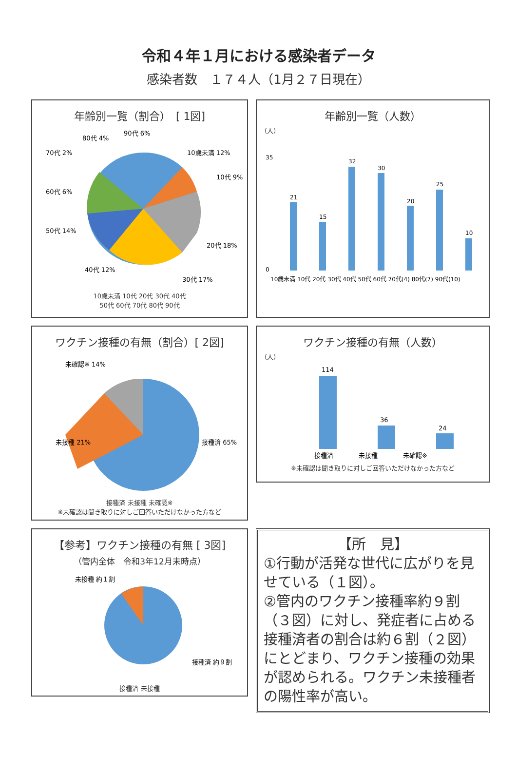令和４年１月における感染者データ
感染者数　１７４人（1月２７日現在）
年齢別一覧（割合）　[ 1図]
10歳未満 12%
10代 9%
20代 18%
30代 17%
40代 12%
50代 14%
60代 6%
70代 2%
80代 4%
90代 6%
10歳未満 10代 20代 30代 40代
50代 60代 70代 80代 90代
年齢別一覧（人数）
（人）
0
35
21
15
32
30
20
25
10
10歳未満 10代 20代 30代 40代 50代 60代 70代(4) 80代(7) 90代(10)
ワクチン接種の有無（割合）[ 2図]
未確認※ 14%
未接種 21%
接種済 65%
接種済 未接種 未確認※
※未確認は聞き取りに対しご回答いただけなかった方など
ワクチン接種の有無（人数）
（人）
114
36
24
接種済　　　　未接種　　　　未確認※
※未確認は聞き取りに対しご回答いただけなかった方など
【参考】ワクチン接種の有無 [ 3図]
（管内全体　令和3年12月末時点）
未接種 約１割
接種済 約９割
接種済 未接種
【所　見】
①行動が活発な世代に広がりを見せている（１図）。
②管内のワクチン接種率約９割（３図）に対し、発症者に占める接種済者の割合は約６割（２図）にとどまり、ワクチン接種の効果が認められる。ワクチン未接種者の陽性率が高い。